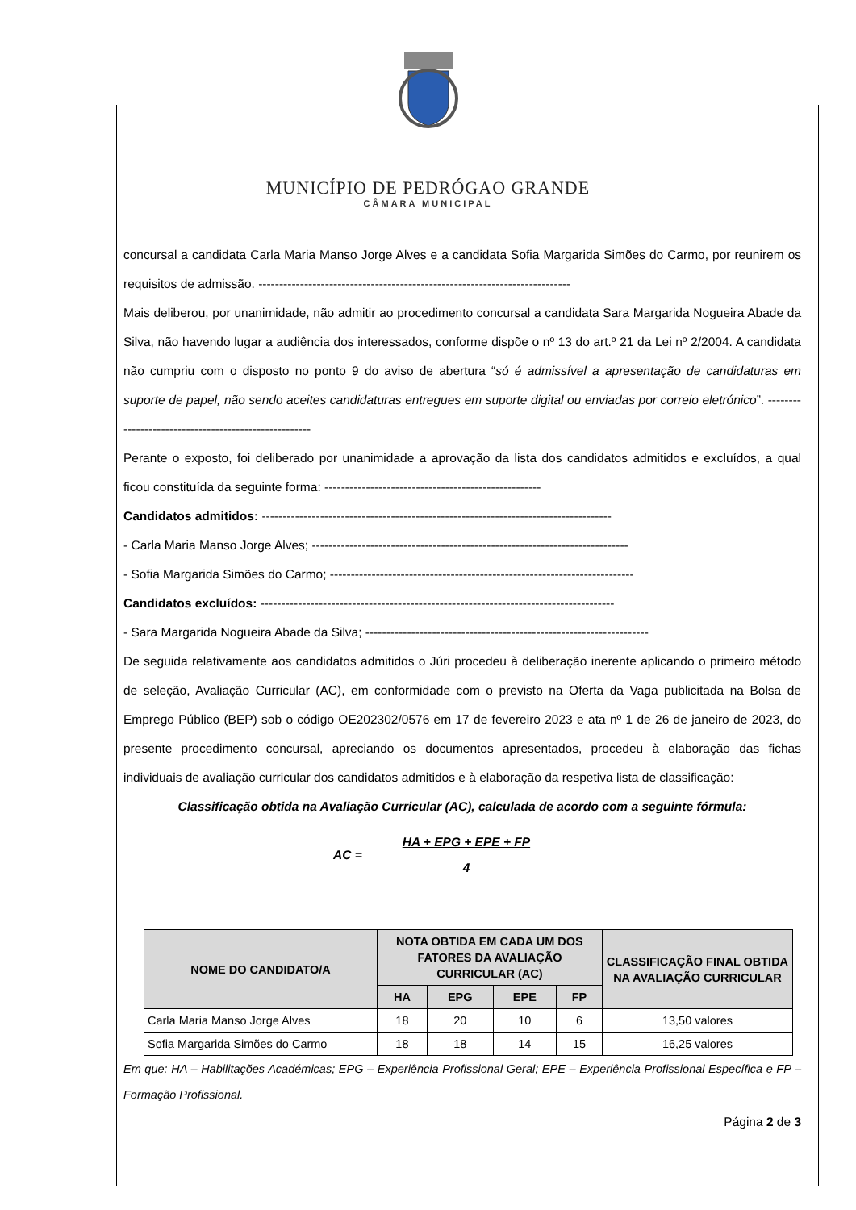MUNICÍPIO DE PEDRÓGAO GRANDE
CÂMARA MUNICIPAL
concursal a candidata Carla Maria Manso Jorge Alves e a candidata Sofia Margarida Simões do Carmo, por reunirem os requisitos de admissão. ---------------------------------------------------------------------------
Mais deliberou, por unanimidade, não admitir ao procedimento concursal a candidata Sara Margarida Nogueira Abade da Silva, não havendo lugar a audiência dos interessados, conforme dispõe o nº 13 do art.º 21 da Lei nº 2/2004. A candidata não cumpriu com o disposto no ponto 9 do aviso de abertura “só é admissível a apresentação de candidaturas em suporte de papel, não sendo aceites candidaturas entregues em suporte digital ou enviadas por correio eletrónico”. -----------------------------------------------------
Perante o exposto, foi deliberado por unanimidade a aprovação da lista dos candidatos admitidos e excluídos, a qual ficou constituída da seguinte forma: ----------------------------------------------------
Candidatos admitidos: ------------------------------------------------------------------------------------
- Carla Maria Manso Jorge Alves; ----------------------------------------------------------------------------
- Sofia Margarida Simões do Carmo; -------------------------------------------------------------------------
Candidatos excluídos: -------------------------------------------------------------------------------------
- Sara Margarida Nogueira Abade da Silva; --------------------------------------------------------------------
De seguida relativamente aos candidatos admitidos o Júri procedeu à deliberação inerente aplicando o primeiro método de seleção, Avaliação Curricular (AC), em conformidade com o previsto na Oferta da Vaga publicitada na Bolsa de Emprego Público (BEP) sob o código OE202302/0576 em 17 de fevereiro 2023 e ata nº 1 de 26 de janeiro de 2023, do presente procedimento concursal, apreciando os documentos apresentados, procedeu à elaboração das fichas individuais de avaliação curricular dos candidatos admitidos e à elaboração da respetiva lista de classificação:
Classificação obtida na Avaliação Curricular (AC), calculada de acordo com a seguinte fórmula:
AC =
HA + EPG + EPE + FP
4
| NOME DO CANDIDATO/A | NOTA OBTIDA EM CADA UM DOS FATORES DA AVALIAÇÃO CURRICULAR (AC) | | | | CLASSIFICAÇÃO FINAL OBTIDA NA AVALIAÇÃO CURRICULAR |
| --- | --- | --- | --- | --- | --- |
| | HA | EPG | EPE | FP | |
| Carla Maria Manso Jorge Alves | 18 | 20 | 10 | 6 | 13,50 valores |
| Sofia Margarida Simões do Carmo | 18 | 18 | 14 | 15 | 16,25 valores |
Em que: HA – Habilitações Académicas; EPG – Experiência Profissional Geral; EPE – Experiência Profissional Específica e FP – Formação Profissional.
Página 2 de 3